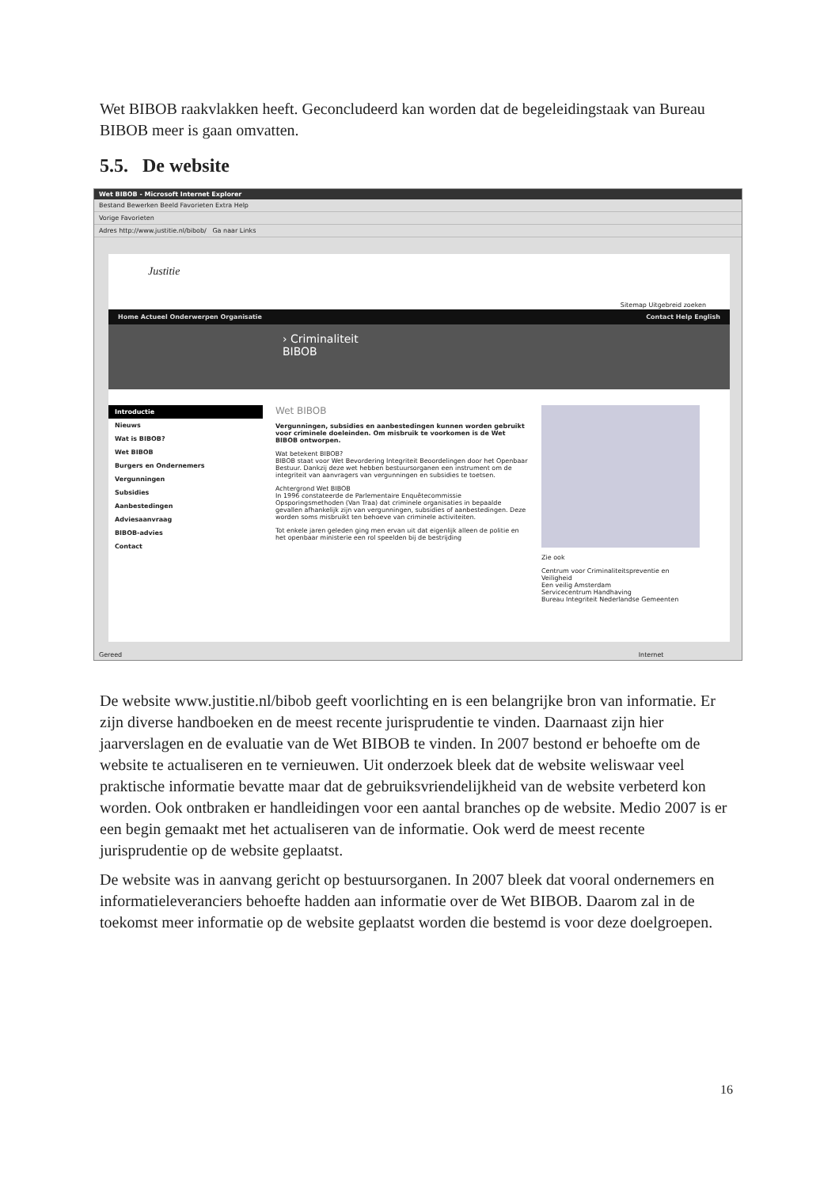Wet BIBOB raakvlakken heeft. Geconcludeerd kan worden dat de begeleidingstaak van Bureau BIBOB meer is gaan omvatten.
5.5. De website
Wet BIBOB - Microsoft Internet Explorer
Bestand Bewerken Beeld Favorieten Extra Help
Vorige Favorieten
Adres http://www.justitie.nl/bibob/ Ga naar Links
Justitie
Sitemap Uitgebreid zoeken
Home Actueel Onderwerpen Organisatie Contact Help English
› Criminaliteit
BIBOB
Introductie
Nieuws
Wat is BIBOB?
Wet BIBOB
Burgers en Ondernemers
Vergunningen
Subsidies
Aanbestedingen
Adviesaanvraag
BIBOB-advies
Contact
Wet BIBOB
Vergunningen, subsidies en aanbestedingen kunnen worden gebruikt voor criminele doeleinden. Om misbruik te voorkomen is de Wet BIBOB ontworpen.
Wat betekent BIBOB?
BIBOB staat voor Wet Bevordering Integriteit Beoordelingen door het Openbaar Bestuur. Dankzij deze wet hebben bestuursorganen een instrument om de integriteit van aanvragers van vergunningen en subsidies te toetsen.
Achtergrond Wet BIBOB
In 1996 constateerde de Parlementaire Enquêtecommissie Opsporingsmethoden (Van Traa) dat criminele organisaties in bepaalde gevallen afhankelijk zijn van vergunningen, subsidies of aanbestedingen. Deze worden soms misbruikt ten behoeve van criminele activiteiten.
Tot enkele jaren geleden ging men ervan uit dat eigenlijk alleen de politie en het openbaar ministerie een rol speelden bij de bestrijding
Zie ook
Centrum voor Criminaliteitspreventie en Veiligheid
Een veilig Amsterdam
Servicecentrum Handhaving
Bureau Integriteit Nederlandse Gemeenten
Gereed Internet
De website www.justitie.nl/bibob geeft voorlichting en is een belangrijke bron van informatie. Er zijn diverse handboeken en de meest recente jurisprudentie te vinden. Daarnaast zijn hier jaarverslagen en de evaluatie van de Wet BIBOB te vinden. In 2007 bestond er behoefte om de website te actualiseren en te vernieuwen. Uit onderzoek bleek dat de website weliswaar veel praktische informatie bevatte maar dat de gebruiksvriendelijkheid van de website verbeterd kon worden. Ook ontbraken er handleidingen voor een aantal branches op de website. Medio 2007 is er een begin gemaakt met het actualiseren van de informatie. Ook werd de meest recente jurisprudentie op de website geplaatst.
De website was in aanvang gericht op bestuursorganen. In 2007 bleek dat vooral ondernemers en informatieleveranciers behoefte hadden aan informatie over de Wet BIBOB. Daarom zal in de toekomst meer informatie op de website geplaatst worden die bestemd is voor deze doelgroepen.
16